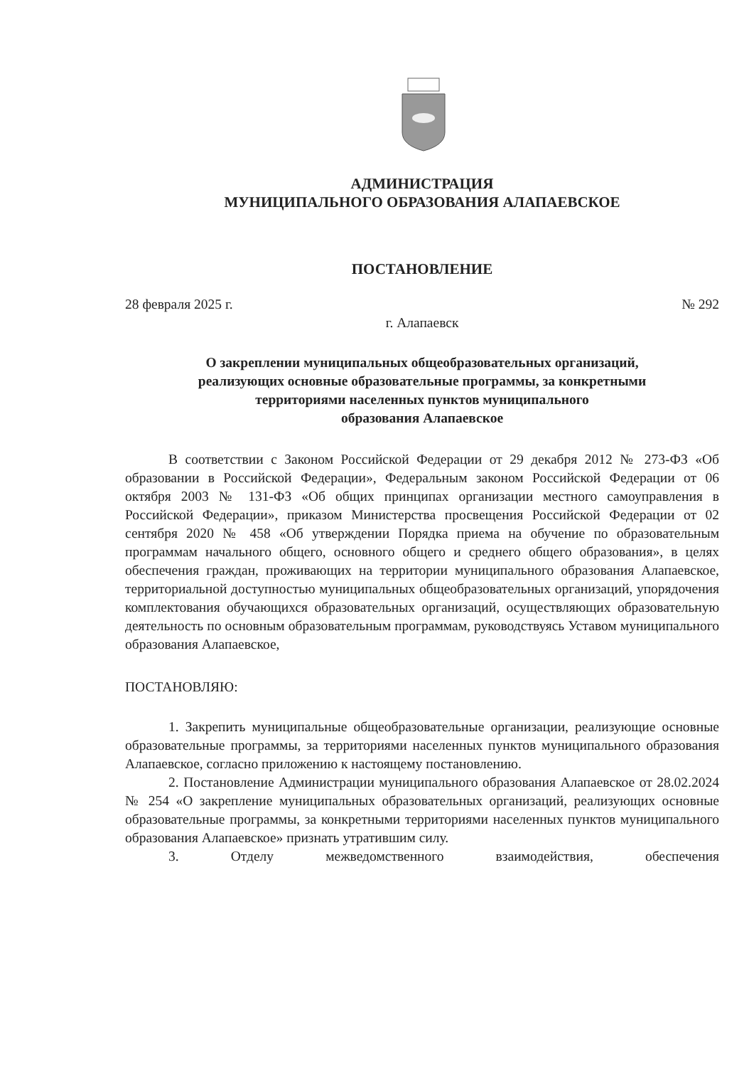АДМИНИСТРАЦИЯ
МУНИЦИПАЛЬНОГО ОБРАЗОВАНИЯ АЛАПАЕВСКОЕ
ПОСТАНОВЛЕНИЕ
28 февраля 2025 г. № 292
г. Алапаевск
О закреплении муниципальных общеобразовательных организаций,
реализующих основные образовательные программы, за конкретными
территориями населенных пунктов муниципального
образования Алапаевское
В соответствии с Законом Российской Федерации от 29 декабря 2012 № 273-ФЗ «Об образовании в Российской Федерации», Федеральным законом Российской Федерации от 06 октября 2003 № 131-ФЗ «Об общих принципах организации местного самоуправления в Российской Федерации», приказом Министерства просвещения Российской Федерации от 02 сентября 2020 № 458 «Об утверждении Порядка приема на обучение по образовательным программам начального общего, основного общего и среднего общего образования», в целях обеспечения граждан, проживающих на территории муниципального образования Алапаевское, территориальной доступностью муниципальных общеобразовательных организаций, упорядочения комплектования обучающихся образовательных организаций, осуществляющих образовательную деятельность по основным образовательным программам, руководствуясь Уставом муниципального образования Алапаевское,
ПОСТАНОВЛЯЮ:
1. Закрепить муниципальные общеобразовательные организации, реализующие основные образовательные программы, за территориями населенных пунктов муниципального образования Алапаевское, согласно приложению к настоящему постановлению.
2. Постановление Администрации муниципального образования Алапаевское от 28.02.2024 № 254 «О закрепление муниципальных образовательных организаций, реализующих основные образовательные программы, за конкретными территориями населенных пунктов муниципального образования Алапаевское» признать утратившим силу.
3. Отделу межведомственного взаимодействия, обеспечения